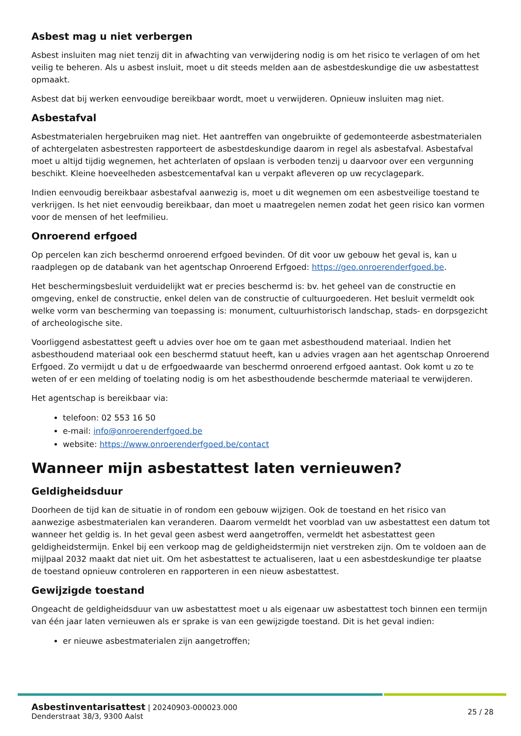Asbest mag u niet verbergen
Asbest insluiten mag niet tenzij dit in afwachting van verwijdering nodig is om het risico te verlagen of om het veilig te beheren. Als u asbest insluit, moet u dit steeds melden aan de asbestdeskundige die uw asbestattest opmaakt.
Asbest dat bij werken eenvoudige bereikbaar wordt, moet u verwijderen. Opnieuw insluiten mag niet.
Asbestafval
Asbestmaterialen hergebruiken mag niet. Het aantreffen van ongebruikte of gedemonteerde asbestmaterialen of achtergelaten asbestresten rapporteert de asbestdeskundige daarom in regel als asbestafval. Asbestafval moet u altijd tijdig wegnemen, het achterlaten of opslaan is verboden tenzij u daarvoor over een vergunning beschikt. Kleine hoeveelheden asbestcementafval kan u verpakt afleveren op uw recyclagepark.
Indien eenvoudig bereikbaar asbestafval aanwezig is, moet u dit wegnemen om een asbestveilige toestand te verkrijgen. Is het niet eenvoudig bereikbaar, dan moet u maatregelen nemen zodat het geen risico kan vormen voor de mensen of het leefmilieu.
Onroerend erfgoed
Op percelen kan zich beschermd onroerend erfgoed bevinden. Of dit voor uw gebouw het geval is, kan u raadplegen op de databank van het agentschap Onroerend Erfgoed: https://geo.onroerenderfgoed.be.
Het beschermingsbesluit verduidelijkt wat er precies beschermd is: bv. het geheel van de constructie en omgeving, enkel de constructie, enkel delen van de constructie of cultuurgoederen. Het besluit vermeldt ook welke vorm van bescherming van toepassing is: monument, cultuurhistorisch landschap, stads- en dorpsgezicht of archeologische site.
Voorliggend asbestattest geeft u advies over hoe om te gaan met asbesthoudend materiaal. Indien het asbesthoudend materiaal ook een beschermd statuut heeft, kan u advies vragen aan het agentschap Onroerend Erfgoed. Zo vermijdt u dat u de erfgoedwaarde van beschermd onroerend erfgoed aantast. Ook komt u zo te weten of er een melding of toelating nodig is om het asbesthoudende beschermde materiaal te verwijderen.
Het agentschap is bereikbaar via:
telefoon: 02 553 16 50
e-mail: info@onroerenderfgoed.be
website: https://www.onroerenderfgoed.be/contact
Wanneer mijn asbestattest laten vernieuwen?
Geldigheidsduur
Doorheen de tijd kan de situatie in of rondom een gebouw wijzigen. Ook de toestand en het risico van aanwezige asbestmaterialen kan veranderen. Daarom vermeldt het voorblad van uw asbestattest een datum tot wanneer het geldig is. In het geval geen asbest werd aangetroffen, vermeldt het asbestattest geen geldigheidstermijn. Enkel bij een verkoop mag de geldigheidstermijn niet verstreken zijn. Om te voldoen aan de mijlpaal 2032 maakt dat niet uit. Om het asbestattest te actualiseren, laat u een asbestdeskundige ter plaatse de toestand opnieuw controleren en rapporteren in een nieuw asbestattest.
Gewijzigde toestand
Ongeacht de geldigheidsduur van uw asbestattest moet u als eigenaar uw asbestattest toch binnen een termijn van één jaar laten vernieuwen als er sprake is van een gewijzigde toestand. Dit is het geval indien:
er nieuwe asbestmaterialen zijn aangetroffen;
Asbestinventarisattest | 20240903-000023.000
Denderstraat 38/3, 9300 Aalst
25 / 28